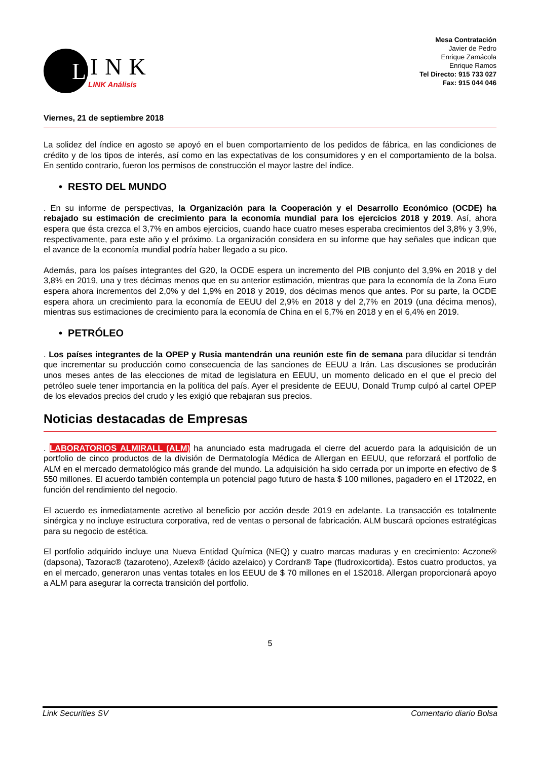L
INK
LINK Análisis
Mesa Contratación
Javier de Pedro
Enrique Zamácola
Enrique Ramos
Tel Directo: 915 733 027
Fax: 915 044 046
Viernes, 21 de septiembre 2018
La solidez del índice en agosto se apoyó en el buen comportamiento de los pedidos de fábrica, en las condiciones de crédito y de los tipos de interés, así como en las expectativas de los consumidores y en el comportamiento de la bolsa. En sentido contrario, fueron los permisos de construcción el mayor lastre del índice.
• RESTO DEL MUNDO
. En su informe de perspectivas, la Organización para la Cooperación y el Desarrollo Económico (OCDE) ha rebajado su estimación de crecimiento para la economía mundial para los ejercicios 2018 y 2019. Así, ahora espera que ésta crezca el 3,7% en ambos ejercicios, cuando hace cuatro meses esperaba crecimientos del 3,8% y 3,9%, respectivamente, para este año y el próximo. La organización considera en su informe que hay señales que indican que el avance de la economía mundial podría haber llegado a su pico.
Además, para los países integrantes del G20, la OCDE espera un incremento del PIB conjunto del 3,9% en 2018 y del 3,8% en 2019, una y tres décimas menos que en su anterior estimación, mientras que para la economía de la Zona Euro espera ahora incrementos del 2,0% y del 1,9% en 2018 y 2019, dos décimas menos que antes. Por su parte, la OCDE espera ahora un crecimiento para la economía de EEUU del 2,9% en 2018 y del 2,7% en 2019 (una décima menos), mientras sus estimaciones de crecimiento para la economía de China en el 6,7% en 2018 y en el 6,4% en 2019.
• PETRÓLEO
. Los países integrantes de la OPEP y Rusia mantendrán una reunión este fin de semana para dilucidar si tendrán que incrementar su producción como consecuencia de las sanciones de EEUU a Irán. Las discusiones se producirán unos meses antes de las elecciones de mitad de legislatura en EEUU, un momento delicado en el que el precio del petróleo suele tener importancia en la política del país. Ayer el presidente de EEUU, Donald Trump culpó al cartel OPEP de los elevados precios del crudo y les exigió que rebajaran sus precios.
Noticias destacadas de Empresas
. LABORATORIOS ALMIRALL (ALM) ha anunciado esta madrugada el cierre del acuerdo para la adquisición de un portfolio de cinco productos de la división de Dermatología Médica de Allergan en EEUU, que reforzará el portfolio de ALM en el mercado dermatológico más grande del mundo. La adquisición ha sido cerrada por un importe en efectivo de $ 550 millones. El acuerdo también contempla un potencial pago futuro de hasta $ 100 millones, pagadero en el 1T2022, en función del rendimiento del negocio.
El acuerdo es inmediatamente acretivo al beneficio por acción desde 2019 en adelante. La transacción es totalmente sinérgica y no incluye estructura corporativa, red de ventas o personal de fabricación. ALM buscará opciones estratégicas para su negocio de estética.
El portfolio adquirido incluye una Nueva Entidad Química (NEQ) y cuatro marcas maduras y en crecimiento: Aczone® (dapsona), Tazorac® (tazaroteno), Azelex® (ácido azelaico) y Cordran® Tape (fludroxicortida). Estos cuatro productos, ya en el mercado, generaron unas ventas totales en los EEUU de $ 70 millones en el 1S2018. Allergan proporcionará apoyo a ALM para asegurar la correcta transición del portfolio.
5
Link Securities SV Comentario diario Bolsa